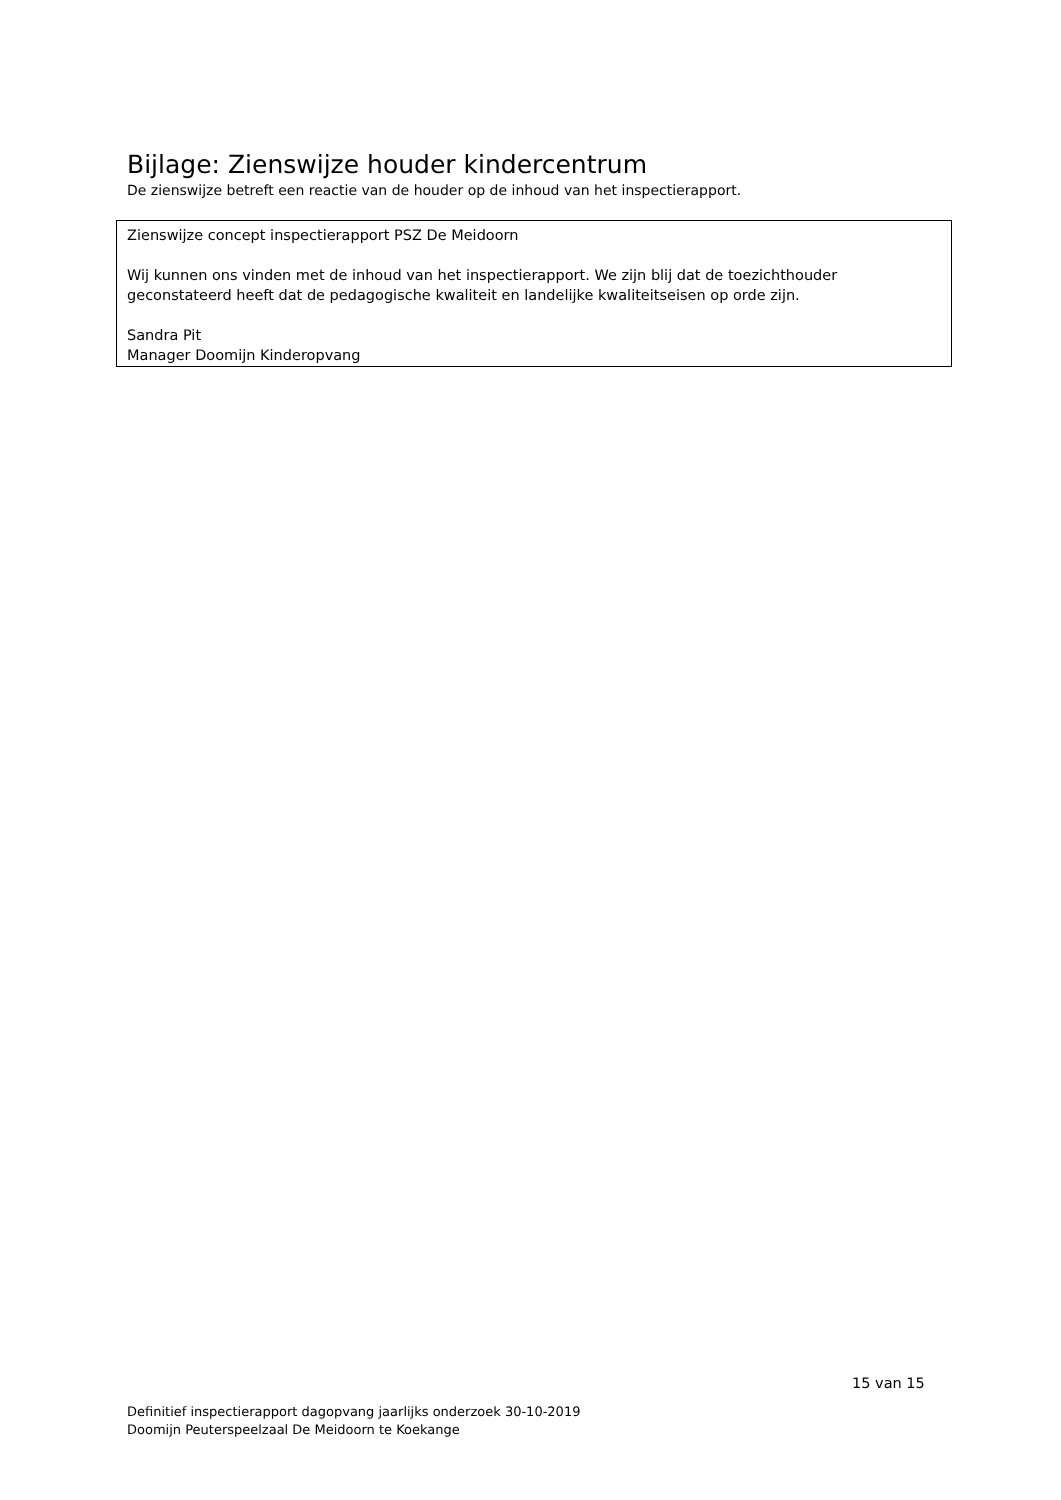Bijlage: Zienswijze houder kindercentrum
De zienswijze betreft een reactie van de houder op de inhoud van het inspectierapport.
Zienswijze concept inspectierapport PSZ De Meidoorn
Wij kunnen ons vinden met de inhoud van het inspectierapport. We zijn blij dat de toezichthouder geconstateerd heeft dat de pedagogische kwaliteit en landelijke kwaliteitseisen op orde zijn.
Sandra Pit
Manager Doomijn Kinderopvang
15 van 15
Definitief inspectierapport dagopvang jaarlijks onderzoek 30-10-2019
Doomijn Peuterspeelzaal De Meidoorn te Koekange